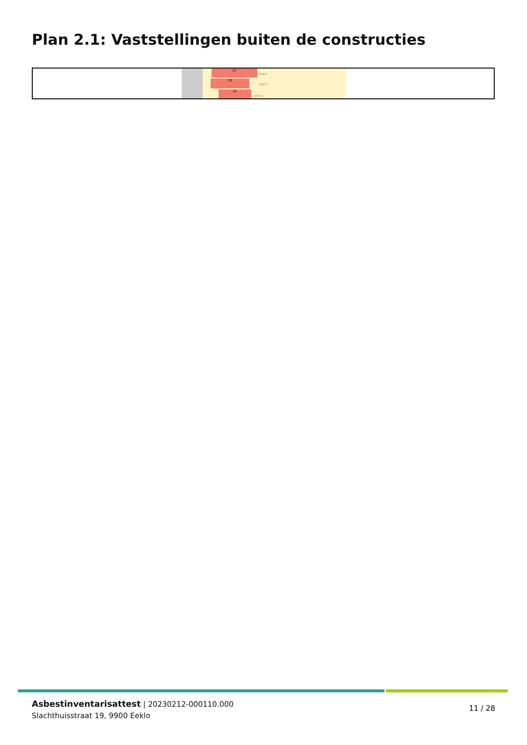Plan 2.1: Vaststellingen buiten de constructies
17
509D3
19
509C3
21
509G3
Asbestinventarisattest | 20230212-000110.000
Slachthuisstraat 19, 9900 Eeklo
11 / 28